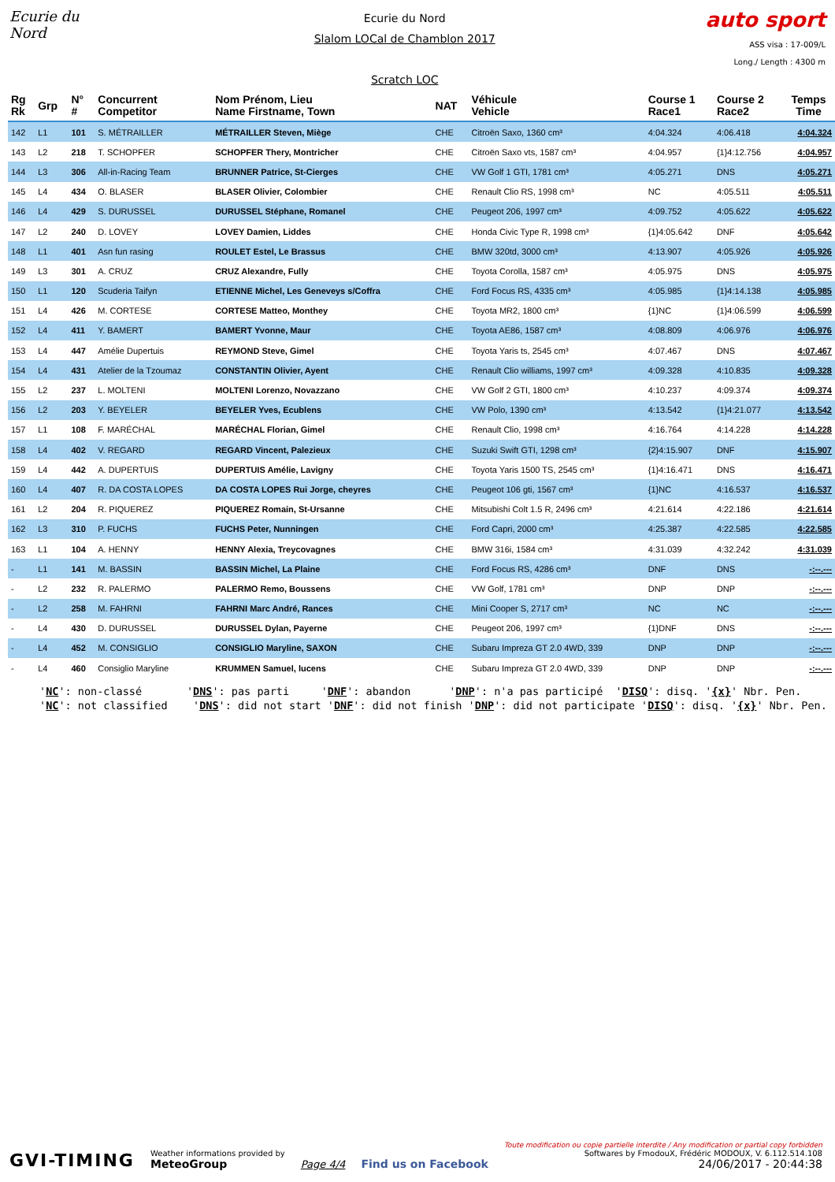Ecurie du Nord
Ecurie du Nord
Slalom LOCal de Chamblon 2017
Scratch LOC
auto sport
ASS visa : 17-009/L
Long./ Length : 4300 m
| Rg Rk | Grp | N° # | Concurrent Competitor | Nom Prénom, Lieu Name Firstname, Town | NAT | Véhicule Vehicle | Course 1 Race1 | Course 2 Race2 | Temps Time |
| --- | --- | --- | --- | --- | --- | --- | --- | --- | --- |
| 142 | L1 | 101 | S. MÉTRAILLER | MÉTRAILLER Steven, Miège | CHE | Citroën Saxo, 1360 cm³ | 4:04.324 | 4:06.418 | 4:04.324 |
| 143 | L2 | 218 | T. SCHOPFER | SCHOPFER Thery, Montricher | CHE | Citroën Saxo vts, 1587 cm³ | 4:04.957 | {1}4:12.756 | 4:04.957 |
| 144 | L3 | 306 | All-in-Racing Team | BRUNNER Patrice, St-Cierges | CHE | VW Golf 1 GTI, 1781 cm³ | 4:05.271 | DNS | 4:05.271 |
| 145 | L4 | 434 | O. BLASER | BLASER Olivier, Colombier | CHE | Renault Clio RS, 1998 cm³ | NC | 4:05.511 | 4:05.511 |
| 146 | L4 | 429 | S. DURUSSEL | DURUSSEL Stéphane, Romanel | CHE | Peugeot 206, 1997 cm³ | 4:09.752 | 4:05.622 | 4:05.622 |
| 147 | L2 | 240 | D. LOVEY | LOVEY Damien, Liddes | CHE | Honda Civic Type R, 1998 cm³ | {1}4:05.642 | DNF | 4:05.642 |
| 148 | L1 | 401 | Asn fun rasing | ROULET Estel, Le Brassus | CHE | BMW 320td, 3000 cm³ | 4:13.907 | 4:05.926 | 4:05.926 |
| 149 | L3 | 301 | A. CRUZ | CRUZ Alexandre, Fully | CHE | Toyota Corolla, 1587 cm³ | 4:05.975 | DNS | 4:05.975 |
| 150 | L1 | 120 | Scuderia Taifyn | ETIENNE Michel, Les Geneveys s/Coffra | CHE | Ford Focus RS, 4335 cm³ | 4:05.985 | {1}4:14.138 | 4:05.985 |
| 151 | L4 | 426 | M. CORTESE | CORTESE Matteo, Monthey | CHE | Toyota MR2, 1800 cm³ | {1}NC | {1}4:06.599 | 4:06.599 |
| 152 | L4 | 411 | Y. BAMERT | BAMERT Yvonne, Maur | CHE | Toyota AE86, 1587 cm³ | 4:08.809 | 4:06.976 | 4:06.976 |
| 153 | L4 | 447 | Amélie Dupertuis | REYMOND Steve, Gimel | CHE | Toyota Yaris ts, 2545 cm³ | 4:07.467 | DNS | 4:07.467 |
| 154 | L4 | 431 | Atelier de la Tzoumaz | CONSTANTIN Olivier, Ayent | CHE | Renault Clio williams, 1997 cm³ | 4:09.328 | 4:10.835 | 4:09.328 |
| 155 | L2 | 237 | L. MOLTENI | MOLTENI Lorenzo, Novazzano | CHE | VW Golf 2 GTI, 1800 cm³ | 4:10.237 | 4:09.374 | 4:09.374 |
| 156 | L2 | 203 | Y. BEYELER | BEYELER Yves, Ecublens | CHE | VW Polo, 1390 cm³ | 4:13.542 | {1}4:21.077 | 4:13.542 |
| 157 | L1 | 108 | F. MARÉCHAL | MARÉCHAL Florian, Gimel | CHE | Renault Clio, 1998 cm³ | 4:16.764 | 4:14.228 | 4:14.228 |
| 158 | L4 | 402 | V. REGARD | REGARD Vincent, Palezieux | CHE | Suzuki Swift GTI, 1298 cm³ | {2}4:15.907 | DNF | 4:15.907 |
| 159 | L4 | 442 | A. DUPERTUIS | DUPERTUIS Amélie, Lavigny | CHE | Toyota Yaris 1500 TS, 2545 cm³ | {1}4:16.471 | DNS | 4:16.471 |
| 160 | L4 | 407 | R. DA COSTA LOPES | DA COSTA LOPES Rui Jorge, cheyres | CHE | Peugeot 106 gti, 1567 cm³ | {1}NC | 4:16.537 | 4:16.537 |
| 161 | L2 | 204 | R. PIQUEREZ | PIQUEREZ Romain, St-Ursanne | CHE | Mitsubishi Colt 1.5 R, 2496 cm³ | 4:21.614 | 4:22.186 | 4:21.614 |
| 162 | L3 | 310 | P. FUCHS | FUCHS Peter, Nunningen | CHE | Ford Capri, 2000 cm³ | 4:25.387 | 4:22.585 | 4:22.585 |
| 163 | L1 | 104 | A. HENNY | HENNY Alexia, Treycovagnes | CHE | BMW 316i, 1584 cm³ | 4:31.039 | 4:32.242 | 4:31.039 |
| - | L1 | 141 | M. BASSIN | BASSIN Michel, La Plaine | CHE | Ford Focus RS, 4286 cm³ | DNF | DNS | -:--.--- |
| - | L2 | 232 | R. PALERMO | PALERMO Remo, Boussens | CHE | VW Golf, 1781 cm³ | DNP | DNP | -:--.--- |
| - | L2 | 258 | M. FAHRNI | FAHRNI Marc André, Rances | CHE | Mini Cooper S, 2717 cm³ | NC | NC | -:--.--- |
| - | L4 | 430 | D. DURUSSEL | DURUSSEL Dylan, Payerne | CHE | Peugeot 206, 1997 cm³ | {1}DNF | DNS | -:--.--- |
| - | L4 | 452 | M. CONSIGLIO | CONSIGLIO Maryline, SAXON | CHE | Subaru Impreza GT 2.0 4WD, 339 | DNP | DNP | -:--.--- |
| - | L4 | 460 | Consiglio Maryline | KRUMMEN Samuel, lucens | CHE | Subaru Impreza GT 2.0 4WD, 339 | DNP | DNP | -:--.--- |
'NC': non-classé 'DNS': pas parti 'DNF': abandon 'DNP': n'a pas participé 'DISQ': disq. '{x}' Nbr. Pen. 'NC': not classified 'DNS': did not start 'DNF': did not finish 'DNP': did not participate 'DISQ': disq. '{x}' Nbr. Pen.
GVI-TIMING
Weather informations provided by
MeteoGroup
Page 4/4
Find us on Facebook
Toute modification ou copie partielle interdite / Any modification or partial copy forbidden
Softwares by FmodouX, Frédéric MODOUX, V. 6.112.514.108
24/06/2017 - 20:44:38